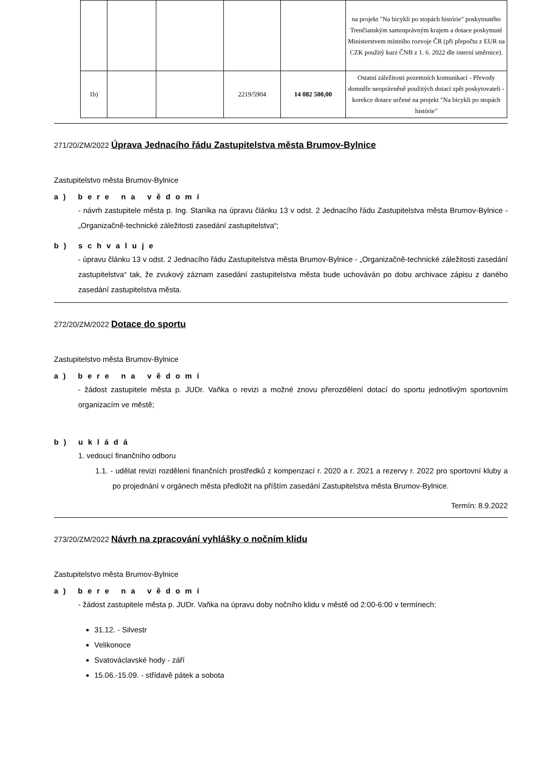| | | | | | na projekt "Na bicykli po stopách histórie" poskytnutého Trenčianským samosprávným krajem a dotace poskytnuté Ministerstvem místního rozvoje ČR (při přepočtu z EUR na CZK použitý kurz ČNB z 1. 6. 2022 dle interní směrnice). |
| 1b) | | | 2219/5904 | 14 082 500,00 | Ostatní záležitosti pozemních komunikací - Převody domněle neoprávněně použitých dotací zpět poskytovateli - korekce dotace určené na projekt "Na bicykli po stopách histórie" |
271/20/ZM/2022 Úprava Jednacího řádu Zastupitelstva města Brumov-Bylnice
Zastupitelstvo města Brumov-Bylnice
a) bere na vědomí
- návrh zastupitele města p. Ing. Staníka na úpravu článku 13 v odst. 2 Jednacího řádu Zastupitelstva města Brumov-Bylnice - „Organizačně-technické záležitosti zasedání zastupitelstva“;
b) schvaluje
- úpravu článku 13 v odst. 2 Jednacího řádu Zastupitelstva města Brumov-Bylnice - „Organizačně-technické záležitosti zasedání zastupitelstva“ tak, že zvukový záznam zasedání zastupitelstva města bude uchováván po dobu archivace zápisu z daného zasedání zastupitelstva města.
272/20/ZM/2022 Dotace do sportu
Zastupitelstvo města Brumov-Bylnice
a) bere na vědomí
- žádost zastupitele města p. JUDr. Vaňka o revizi a možné znovu přerozdělení dotací do sportu jednotlivým sportovním organizacím ve městě;
b) ukládá
1. vedoucí finančního odboru
1.1. - udělat revizi rozdělení finančních prostředků z kompenzací r. 2020 a r. 2021 a rezervy r. 2022 pro sportovní kluby a po projednání v orgánech města předložit na příštím zasedání Zastupitelstva města Brumov-Bylnice.
Termín: 8.9.2022
273/20/ZM/2022 Návrh na zpracování vyhlášky o nočním klidu
Zastupitelstvo města Brumov-Bylnice
a) bere na vědomí
- žádost zastupitele města p. JUDr. Vaňka na úpravu doby nočního klidu v městě od 2:00-6:00 v termínech:
31.12. - Silvestr
Velikonoce
Svatováclavské hody - září
15.06.-15.09. - střídavě pátek a sobota